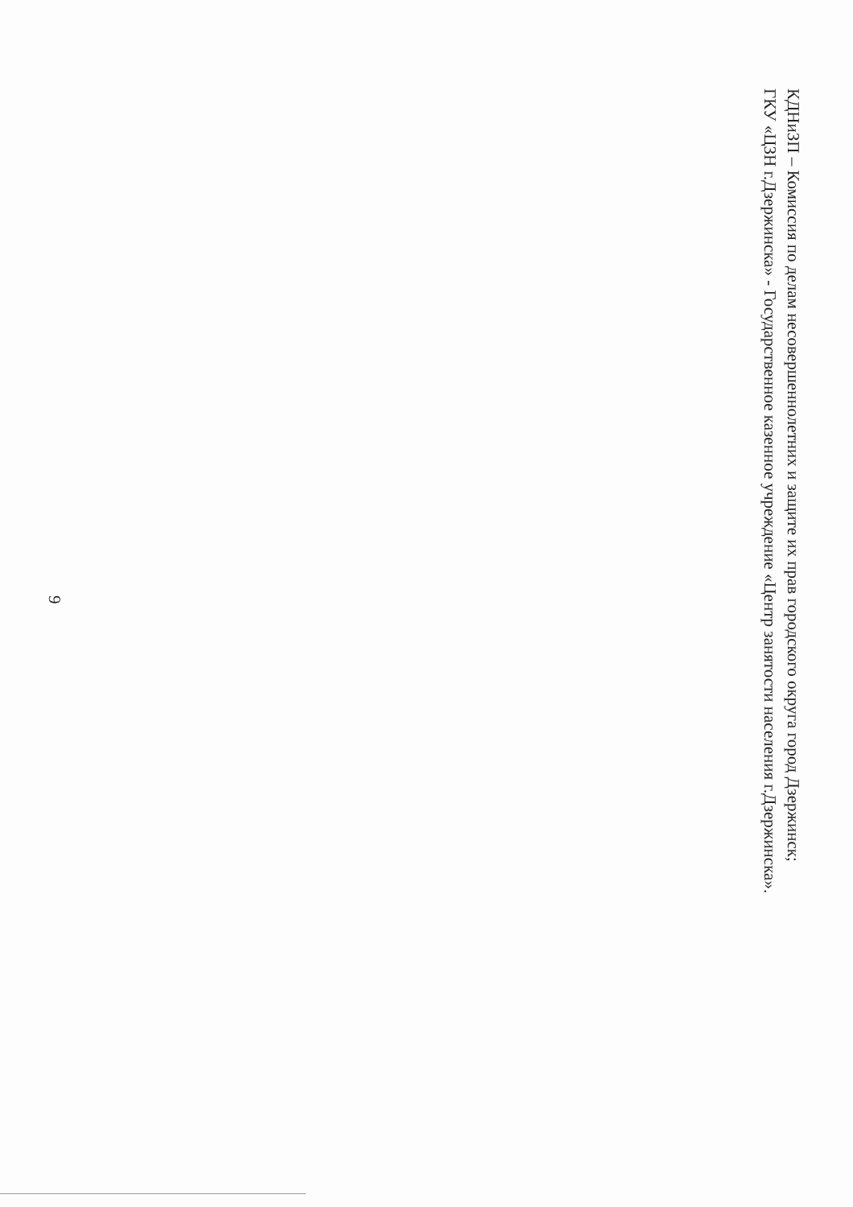КДНиЗП – Комиссия по делам несовершеннолетних и защите их прав городского округа город Дзержинск;
ГКУ «ЦЗН г.Дзержинска» - Государственное казенное учреждение «Центр занятости населения г.Дзержинска».
9